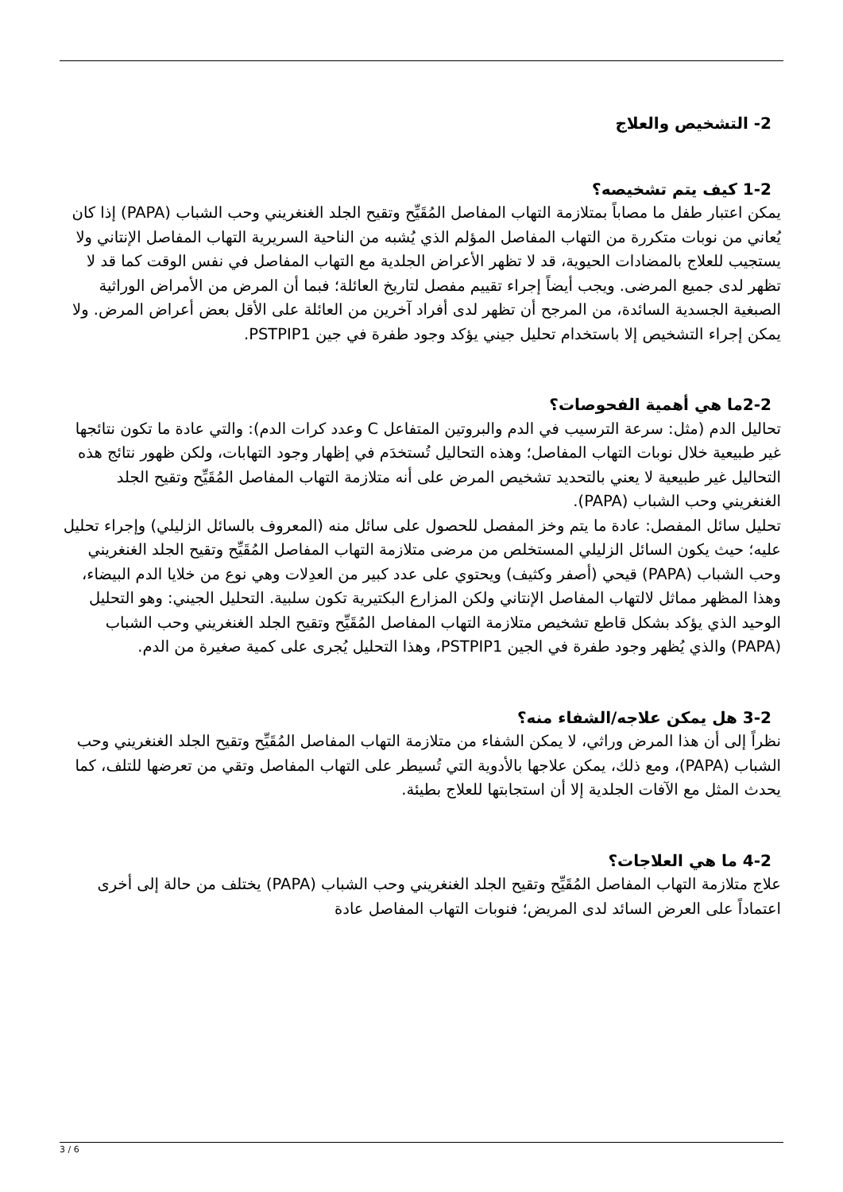2- التشخيص والعلاج
1-2 كيف يتم تشخيصه؟
يمكن اعتبار طفل ما مصاباً بمتلازمة التهاب المفاصل المُقَيِّح وتقيح الجلد الغنغريني وحب الشباب (PAPA) إذا كان يُعاني من نوبات متكررة من التهاب المفاصل المؤلم الذي يُشبه من الناحية السريرية التهاب المفاصل الإنتاني ولا يستجيب للعلاج بالمضادات الحيوية، قد لا تظهر الأعراض الجلدية مع التهاب المفاصل في نفس الوقت كما قد لا تظهر لدى جميع المرضى. ويجب أيضاً إجراء تقييم مفصل لتاريخ العائلة؛ فبما أن المرض من الأمراض الوراثية الصبغية الجسدية السائدة، من المرجح أن تظهر لدى أفراد آخرين من العائلة على الأقل بعض أعراض المرض. ولا يمكن إجراء التشخيص إلا باستخدام تحليل جيني يؤكد وجود طفرة في جين PSTPIP1.
2-2ما هي أهمية الفحوصات؟
تحاليل الدم (مثل: سرعة الترسيب في الدم والبروتين المتفاعل C وعدد كرات الدم): والتي عادة ما تكون نتائجها غير طبيعية خلال نوبات التهاب المفاصل؛ وهذه التحاليل تُستخدَم في إظهار وجود التهابات، ولكن ظهور نتائج هذه التحاليل غير طبيعية لا يعني بالتحديد تشخيص المرض على أنه متلازمة التهاب المفاصل المُقَيِّح وتقيح الجلد الغنغريني وحب الشباب (PAPA).
تحليل سائل المفصل: عادة ما يتم وخز المفصل للحصول على سائل منه (المعروف بالسائل الزليلي) وإجراء تحليل عليه؛ حيث يكون السائل الزليلي المستخلص من مرضى متلازمة التهاب المفاصل المُقَيِّح وتقيح الجلد الغنغريني وحب الشباب (PAPA) قيحي (أصفر وكثيف) ويحتوي على عدد كبير من العدِلات وهي نوع من خلايا الدم البيضاء، وهذا المظهر مماثل لالتهاب المفاصل الإنتاني ولكن المزارع البكتيرية تكون سلبية. التحليل الجيني: وهو التحليل الوحيد الذي يؤكد بشكل قاطع تشخيص متلازمة التهاب المفاصل المُقَيِّح وتقيح الجلد الغنغريني وحب الشباب (PAPA) والذي يُظهر وجود طفرة في الجين PSTPIP1، وهذا التحليل يُجرى على كمية صغيرة من الدم.
3-2 هل يمكن علاجه/الشفاء منه؟
نظراً إلى أن هذا المرض وراثي، لا يمكن الشفاء من متلازمة التهاب المفاصل المُقَيِّح وتقيح الجلد الغنغريني وحب الشباب (PAPA)، ومع ذلك، يمكن علاجها بالأدوية التي تُسيطر على التهاب المفاصل وتقي من تعرضها للتلف، كما يحدث المثل مع الآفات الجلدية إلا أن استجابتها للعلاج بطيئة.
4-2 ما هي العلاجات؟
علاج متلازمة التهاب المفاصل المُقَيِّح وتقيح الجلد الغنغريني وحب الشباب (PAPA) يختلف من حالة إلى أخرى اعتماداً على العرض السائد لدى المريض؛ فنوبات التهاب المفاصل عادة
3 / 6